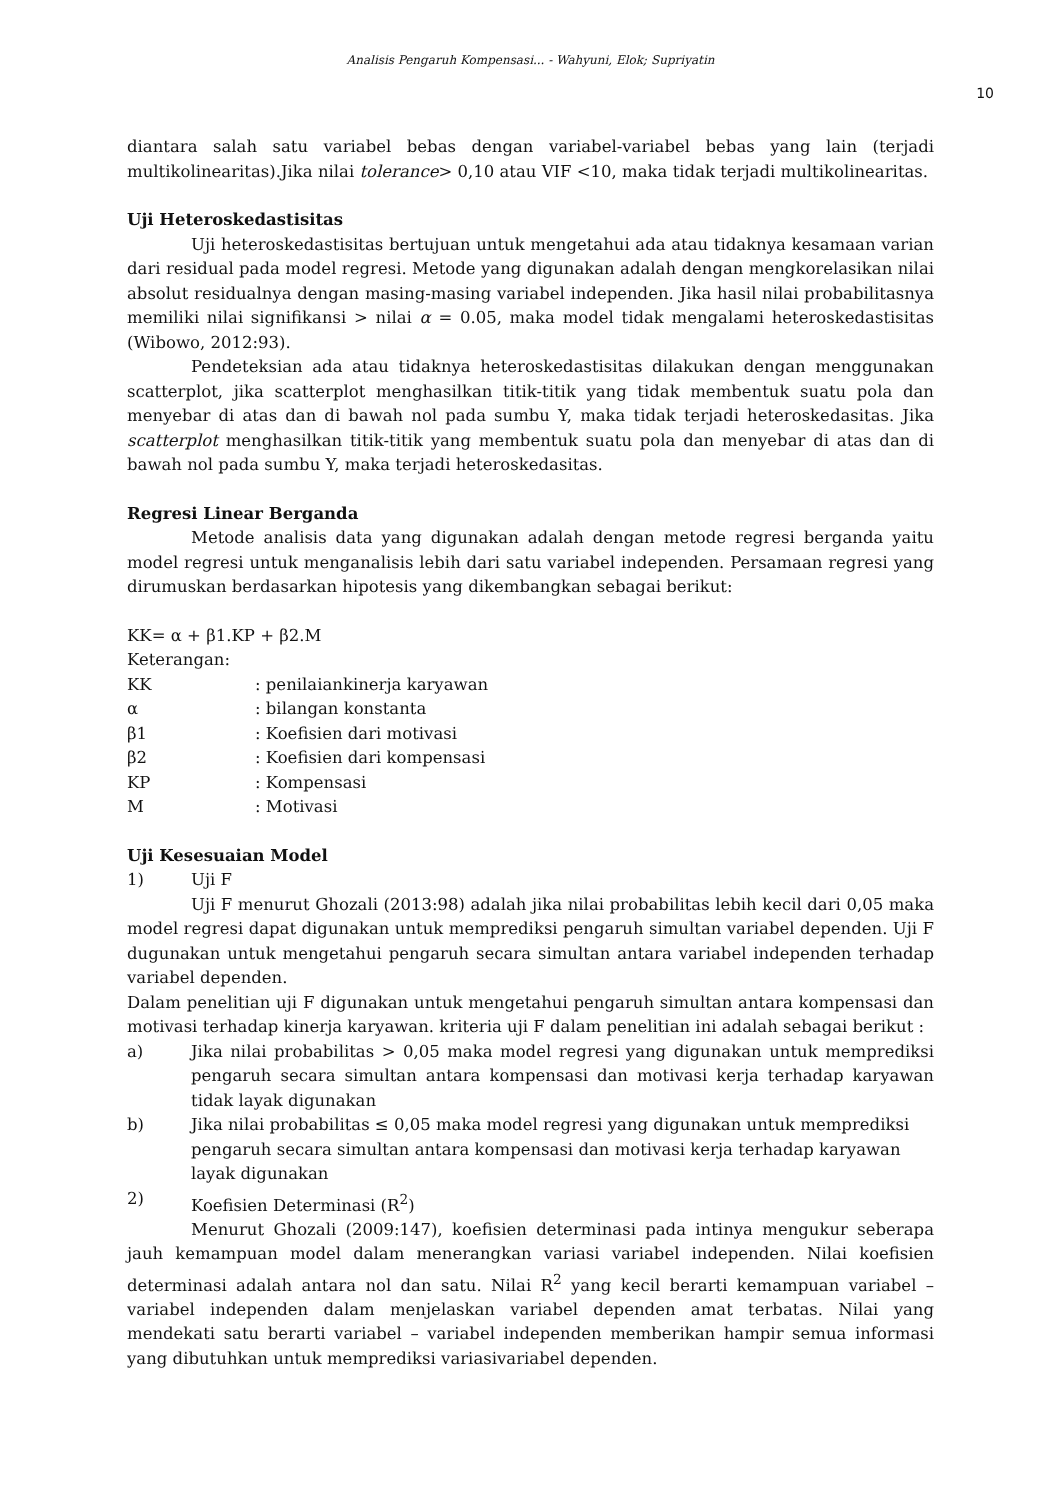Analisis Pengaruh Kompensasi... - Wahyuni, Elok; Supriyatin
10
diantara salah satu variabel bebas dengan variabel-variabel bebas yang lain (terjadi multikolinearitas).Jika nilai tolerance> 0,10 atau VIF <10, maka tidak terjadi multikolinearitas.
Uji Heteroskedastisitas
Uji heteroskedastisitas bertujuan untuk mengetahui ada atau tidaknya kesamaan varian dari residual pada model regresi. Metode yang digunakan adalah dengan mengkorelasikan nilai absolut residualnya dengan masing-masing variabel independen. Jika hasil nilai probabilitasnya memiliki nilai signifikansi > nilai α = 0.05, maka model tidak mengalami heteroskedastisitas (Wibowo, 2012:93).
Pendeteksian ada atau tidaknya heteroskedastisitas dilakukan dengan menggunakan scatterplot, jika scatterplot menghasilkan titik-titik yang tidak membentuk suatu pola dan menyebar di atas dan di bawah nol pada sumbu Y, maka tidak terjadi heteroskedasitas. Jika scatterplot menghasilkan titik-titik yang membentuk suatu pola dan menyebar di atas dan di bawah nol pada sumbu Y, maka terjadi heteroskedasitas.
Regresi Linear Berganda
Metode analisis data yang digunakan adalah dengan metode regresi berganda yaitu model regresi untuk menganalisis lebih dari satu variabel independen. Persamaan regresi yang dirumuskan berdasarkan hipotesis yang dikembangkan sebagai berikut:
KK= α + β1.KP + β2.M
Keterangan:
KK: penilaiankinerja karyawan
α: bilangan konstanta
β1: Koefisien dari motivasi
β2: Koefisien dari kompensasi
KP: Kompensasi
M: Motivasi
Uji Kesesuaian Model
1) Uji F
Uji F menurut Ghozali (2013:98) adalah jika nilai probabilitas lebih kecil dari 0,05 maka model regresi dapat digunakan untuk memprediksi pengaruh simultan variabel dependen. Uji F dugunakan untuk mengetahui pengaruh secara simultan antara variabel independen terhadap variabel dependen.
Dalam penelitian uji F digunakan untuk mengetahui pengaruh simultan antara kompensasi dan motivasi terhadap kinerja karyawan. kriteria uji F dalam penelitian ini adalah sebagai berikut :
a) Jika nilai probabilitas > 0,05 maka model regresi yang digunakan untuk memprediksi pengaruh secara simultan antara kompensasi dan motivasi kerja terhadap karyawan tidak layak digunakan
b) Jika nilai probabilitas ≤ 0,05 maka model regresi yang digunakan untuk memprediksi pengaruh secara simultan antara kompensasi dan motivasi kerja terhadap karyawan layak digunakan
2) Koefisien Determinasi (R<sup>2</sup>)
Menurut Ghozali (2009:147), koefisien determinasi pada intinya mengukur seberapa jauh kemampuan model dalam menerangkan variasi variabel independen. Nilai koefisien determinasi adalah antara nol dan satu. Nilai R<sup>2</sup> yang kecil berarti kemampuan variabel – variabel independen dalam menjelaskan variabel dependen amat terbatas. Nilai yang mendekati satu berarti variabel – variabel independen memberikan hampir semua informasi yang dibutuhkan untuk memprediksi variasivariabel dependen.